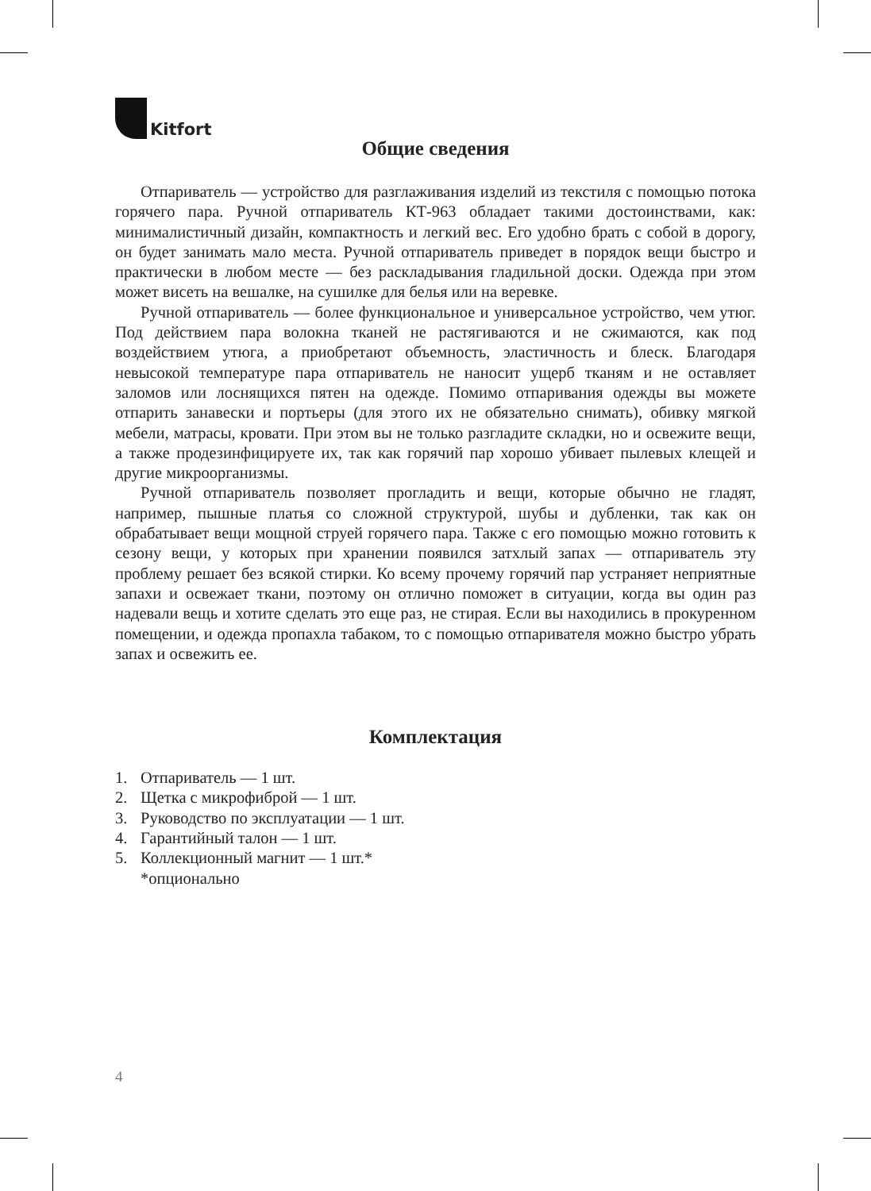Kitfort
Общие сведения
Отпариватель — устройство для разглаживания изделий из текстиля с помощью потока горячего пара. Ручной отпариватель КТ-963 обладает такими достоинствами, как: минималистичный дизайн, компактность и легкий вес. Его удобно брать с собой в дорогу, он будет занимать мало места. Ручной отпариватель приведет в порядок вещи быстро и практически в любом месте — без раскладывания гладильной доски. Одежда при этом может висеть на вешалке, на сушилке для белья или на веревке.
Ручной отпариватель — более функциональное и универсальное устройство, чем утюг. Под действием пара волокна тканей не растягиваются и не сжимаются, как под воздействием утюга, а приобретают объемность, эластичность и блеск. Благодаря невысокой температуре пара отпариватель не наносит ущерб тканям и не оставляет заломов или лоснящихся пятен на одежде. Помимо отпаривания одежды вы можете отпарить занавески и портьеры (для этого их не обязательно снимать), обивку мягкой мебели, матрасы, кровати. При этом вы не только разгладите складки, но и освежите вещи, а также продезинфицируете их, так как горячий пар хорошо убивает пылевых клещей и другие микроорганизмы.
Ручной отпариватель позволяет прогладить и вещи, которые обычно не гладят, например, пышные платья со сложной структурой, шубы и дубленки, так как он обрабатывает вещи мощной струей горячего пара. Также с его помощью можно готовить к сезону вещи, у которых при хранении появился затхлый запах — отпариватель эту проблему решает без всякой стирки. Ко всему прочему горячий пар устраняет неприятные запахи и освежает ткани, поэтому он отлично поможет в ситуации, когда вы один раз надевали вещь и хотите сделать это еще раз, не стирая. Если вы находились в прокуренном помещении, и одежда пропахла табаком, то с помощью отпаривателя можно быстро убрать запах и освежить ее.
Комплектация
1. Отпариватель — 1 шт.
2. Щетка с микрофиброй — 1 шт.
3. Руководство по эксплуатации — 1 шт.
4. Гарантийный талон — 1 шт.
5. Коллекционный магнит — 1 шт.*
*опционально
4